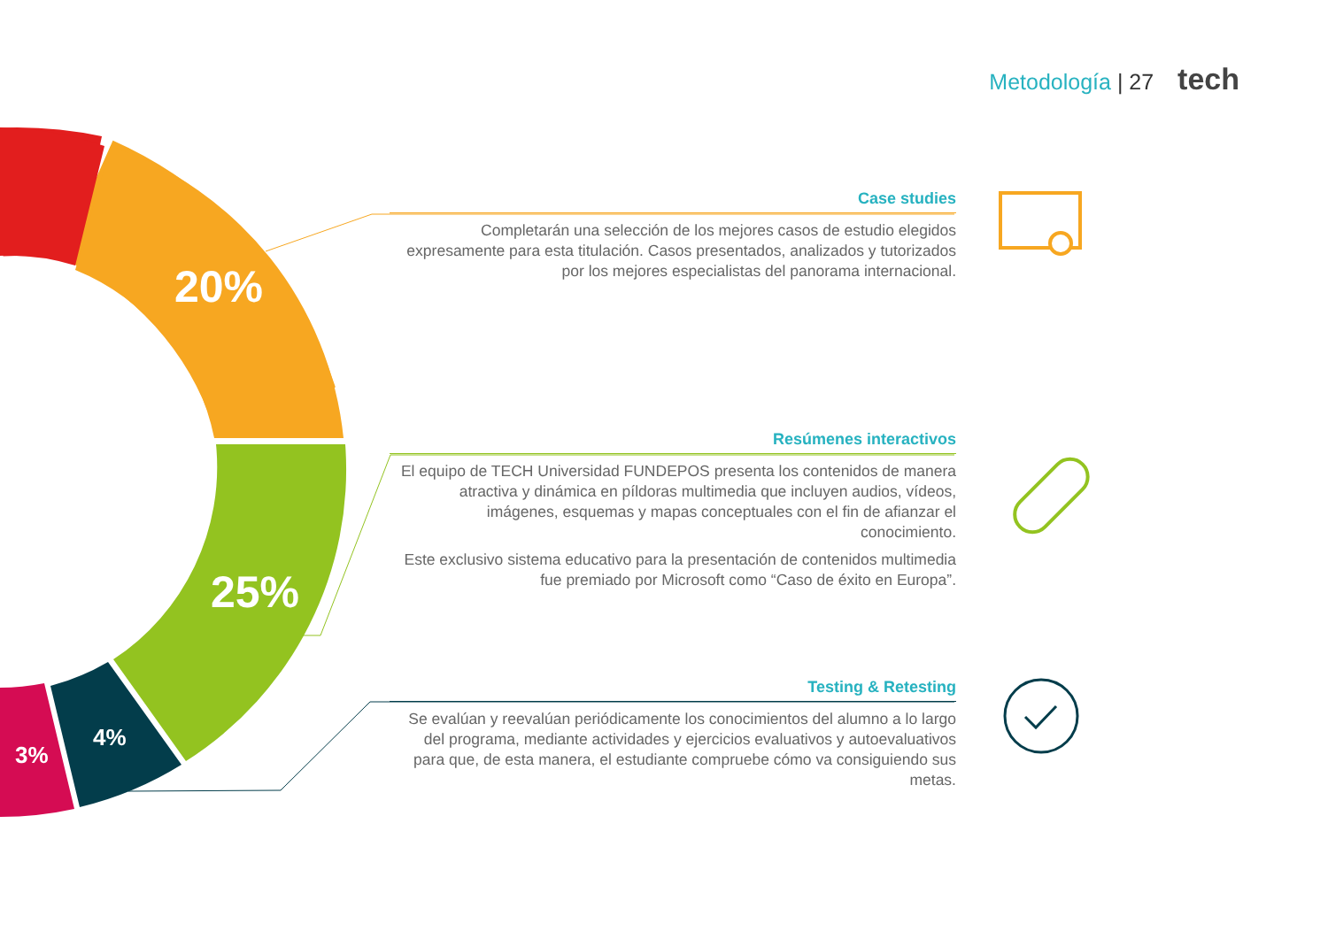Metodología | 27 tech
20%
25%
4%
3%
Case studies
Completarán una selección de los mejores casos de estudio elegidos expresamente para esta titulación. Casos presentados, analizados y tutorizados por los mejores especialistas del panorama internacional.
Resúmenes interactivos
El equipo de TECH Universidad FUNDEPOS presenta los contenidos de manera atractiva y dinámica en píldoras multimedia que incluyen audios, vídeos, imágenes, esquemas y mapas conceptuales con el fin de afianzar el conocimiento.
Este exclusivo sistema educativo para la presentación de contenidos multimedia fue premiado por Microsoft como “Caso de éxito en Europa”.
Testing & Retesting
Se evalúan y reevalúan periódicamente los conocimientos del alumno a lo largo del programa, mediante actividades y ejercicios evaluativos y autoevaluativos para que, de esta manera, el estudiante compruebe cómo va consiguiendo sus metas.